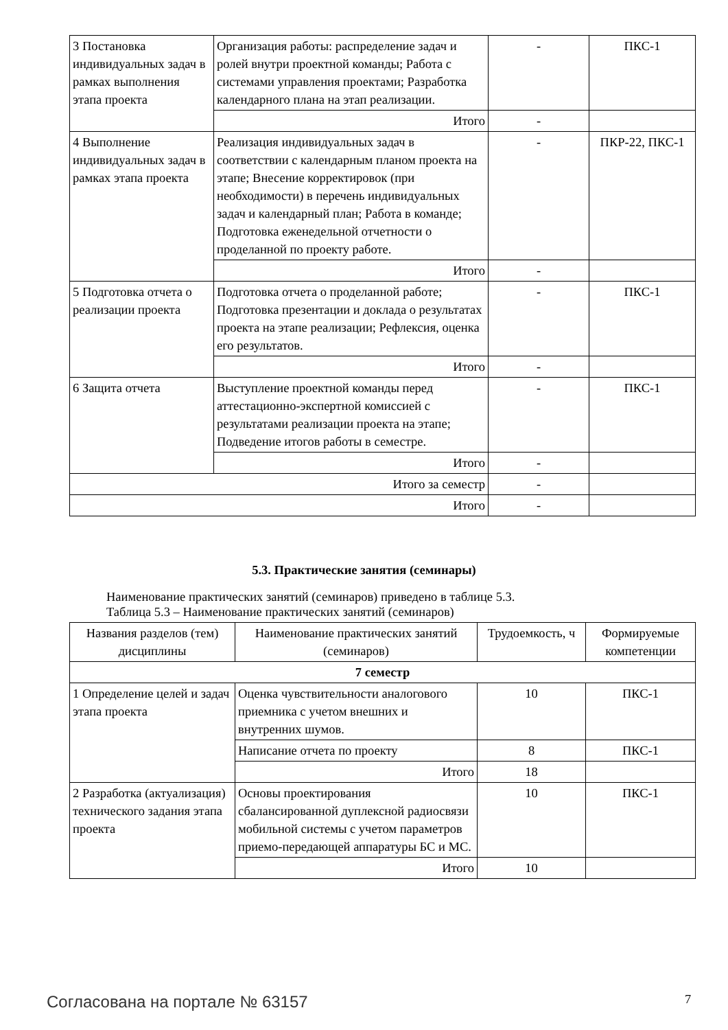| 3 Постановка индивидуальных задач в рамках выполнения этапа проекта | Организация работы: распределение задач и ролей внутри проектной команды; Работа с системами управления проектами; Разработка календарного плана на этап реализации. | - | ПКС-1 |
| | Итого | - | |
| 4 Выполнение индивидуальных задач в рамках этапа проекта | Реализация индивидуальных задач в соответствии с календарным планом проекта на этапе; Внесение корректировок (при необходимости) в перечень индивидуальных задач и календарный план; Работа в команде; Подготовка еженедельной отчетности о проделанной по проекту работе. | - | ПКР-22, ПКС-1 |
| | Итого | - | |
| 5 Подготовка отчета о реализации проекта | Подготовка отчета о проделанной работе; Подготовка презентации и доклада о результатах проекта на этапе реализации; Рефлексия, оценка его результатов. | - | ПКС-1 |
| | Итого | - | |
| 6 Защита отчета | Выступление проектной команды перед аттестационно-экспертной комиссией с результатами реализации проекта на этапе; Подведение итогов работы в семестре. | - | ПКС-1 |
| | Итого | - | |
| Итого за семестр | | - | |
| Итого | | - | |
5.3. Практические занятия (семинары)
Наименование практических занятий (семинаров) приведено в таблице 5.3.
Таблица 5.3 – Наименование практических занятий (семинаров)
| Названия разделов (тем) дисциплины | Наименование практических занятий (семинаров) | Трудоемкость, ч | Формируемые компетенции |
| 7 семестр | | | |
| 1 Определение целей и задач этапа проекта | Оценка чувствительности аналогового приемника с учетом внешних и внутренних шумов. | 10 | ПКС-1 |
| | Написание отчета по проекту | 8 | ПКС-1 |
| | Итого | 18 | |
| 2 Разработка (актуализация) технического задания этапа проекта | Основы проектирования сбалансированной дуплексной радиосвязи мобильной системы с учетом параметров приемо-передающей аппаратуры БС и МС. | 10 | ПКС-1 |
| | Итого | 10 | |
Согласована на портале № 63157 7